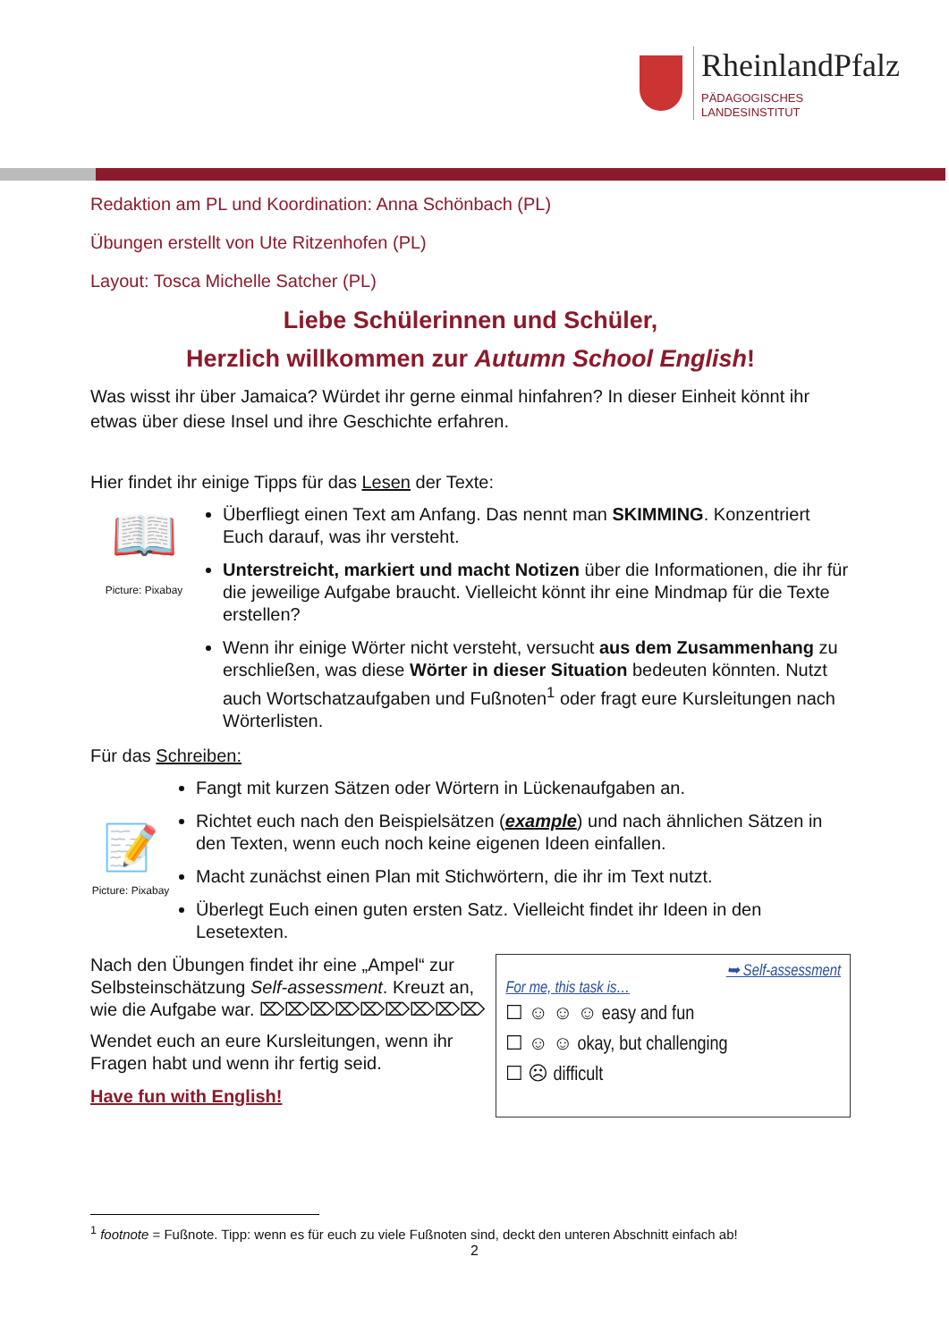RheinlandPfalz
PÄDAGOGISCHES
LANDESINSTITUT
Redaktion am PL und Koordination: Anna Schönbach (PL)
Übungen erstellt von Ute Ritzenhofen (PL)
Layout: Tosca Michelle Satcher (PL)
Liebe Schülerinnen und Schüler,
Herzlich willkommen zur Autumn School English!
Was wisst ihr über Jamaica? Würdet ihr gerne einmal hinfahren? In dieser Einheit könnt ihr etwas über diese Insel und ihre Geschichte erfahren.
Hier findet ihr einige Tipps für das Lesen der Texte:
📖
Picture: Pixabay
Überfliegt einen Text am Anfang. Das nennt man SKIMMING. Konzentriert Euch darauf, was ihr versteht.
Unterstreicht, markiert und macht Notizen über die Informationen, die ihr für die jeweilige Aufgabe braucht. Vielleicht könnt ihr eine Mindmap für die Texte erstellen?
Wenn ihr einige Wörter nicht versteht, versucht aus dem Zusammenhang zu erschließen, was diese Wörter in dieser Situation bedeuten könnten. Nutzt auch Wortschatzaufgaben und Fußnoten<sup>1</sup> oder fragt eure Kursleitungen nach Wörterlisten.
Für das Schreiben:
📝
Picture: Pixabay
Fangt mit kurzen Sätzen oder Wörtern in Lückenaufgaben an.
Richtet euch nach den Beispielsätzen (example) und nach ähnlichen Sätzen in den Texten, wenn euch noch keine eigenen Ideen einfallen.
Macht zunächst einen Plan mit Stichwörtern, die ihr im Text nutzt.
Überlegt Euch einen guten ersten Satz. Vielleicht findet ihr Ideen in den Lesetexten.
Nach den Übungen findet ihr eine „Ampel“ zur Selbsteinschätzung Self-assessment. Kreuzt an, wie die Aufgabe war. ⌦⌦⌦⌦⌦⌦⌦⌦⌦
Wendet euch an eure Kursleitungen, wenn ihr Fragen habt und wenn ihr fertig seid.
Have fun with English!
➥ Self-assessment
For me, this task is…
☐ ☺ ☺ ☺ easy and fun
☐ ☺ ☺ okay, but challenging
☐ ☹ difficult
<sup>1</sup> footnote = Fußnote. Tipp: wenn es für euch zu viele Fußnoten sind, deckt den unteren Abschnitt einfach ab!
2